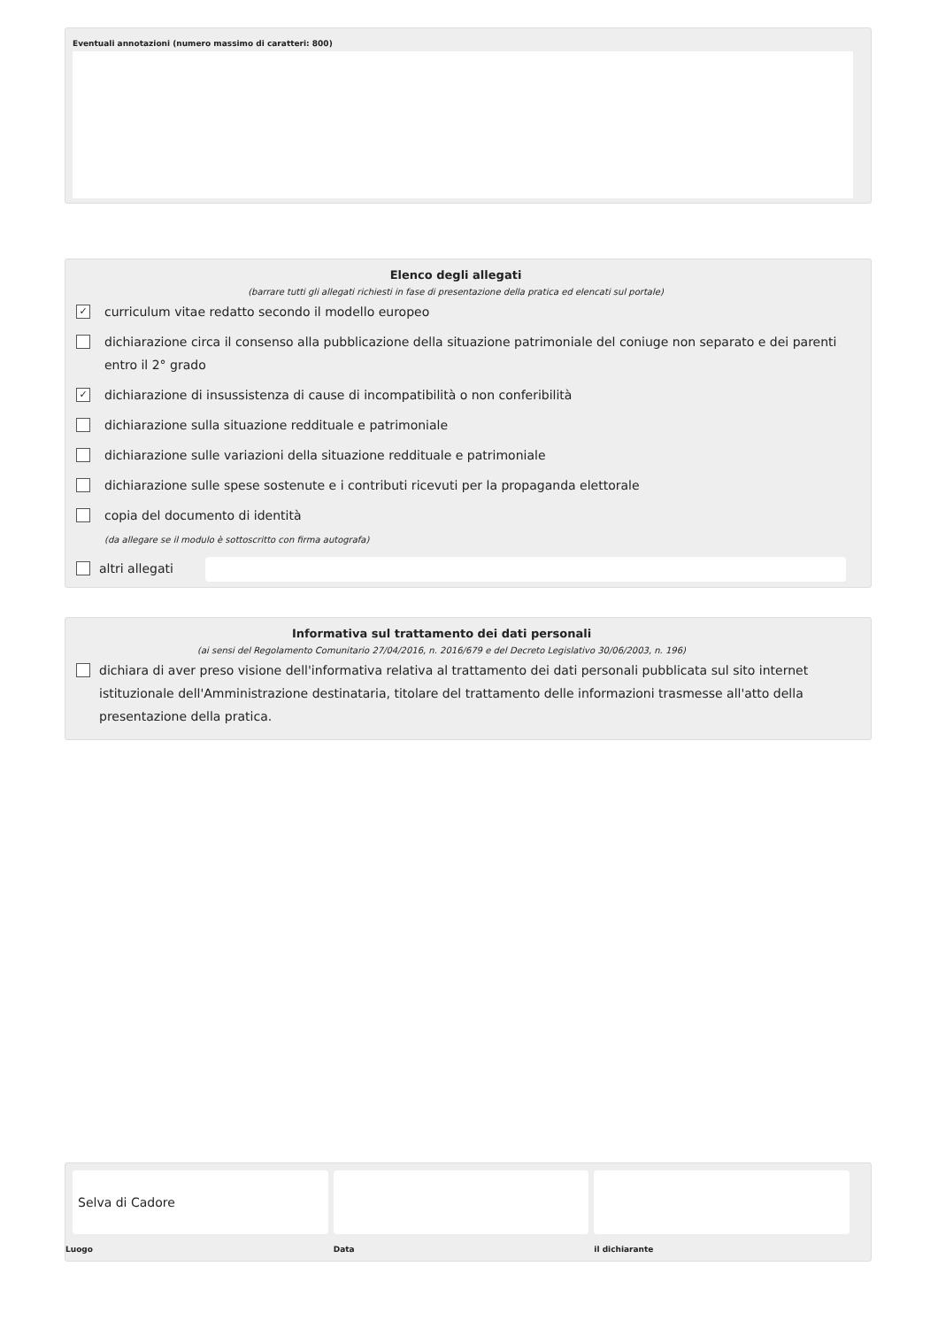Eventuali annotazioni (numero massimo di caratteri: 800)
Elenco degli allegati
(barrare tutti gli allegati richiesti in fase di presentazione della pratica ed elencati sul portale)
✓ curriculum vitae redatto secondo il modello europeo
dichiarazione circa il consenso alla pubblicazione della situazione patrimoniale del coniuge non separato e dei parenti entro il 2° grado
✓ dichiarazione di insussistenza di cause di incompatibilità o non conferibilità
dichiarazione sulla situazione reddituale e patrimoniale
dichiarazione sulle variazioni della situazione reddituale e patrimoniale
dichiarazione sulle spese sostenute e i contributi ricevuti per la propaganda elettorale
copia del documento di identità
(da allegare se il modulo è sottoscritto con firma autografa)
altri allegati
Informativa sul trattamento dei dati personali
(ai sensi del Regolamento Comunitario 27/04/2016, n. 2016/679 e del Decreto Legislativo 30/06/2003, n. 196)
dichiara di aver preso visione dell'informativa relativa al trattamento dei dati personali pubblicata sul sito internet istituzionale dell'Amministrazione destinataria, titolare del trattamento delle informazioni trasmesse all'atto della presentazione della pratica.
Selva di Cadore
Luogo
Data il dichiarante